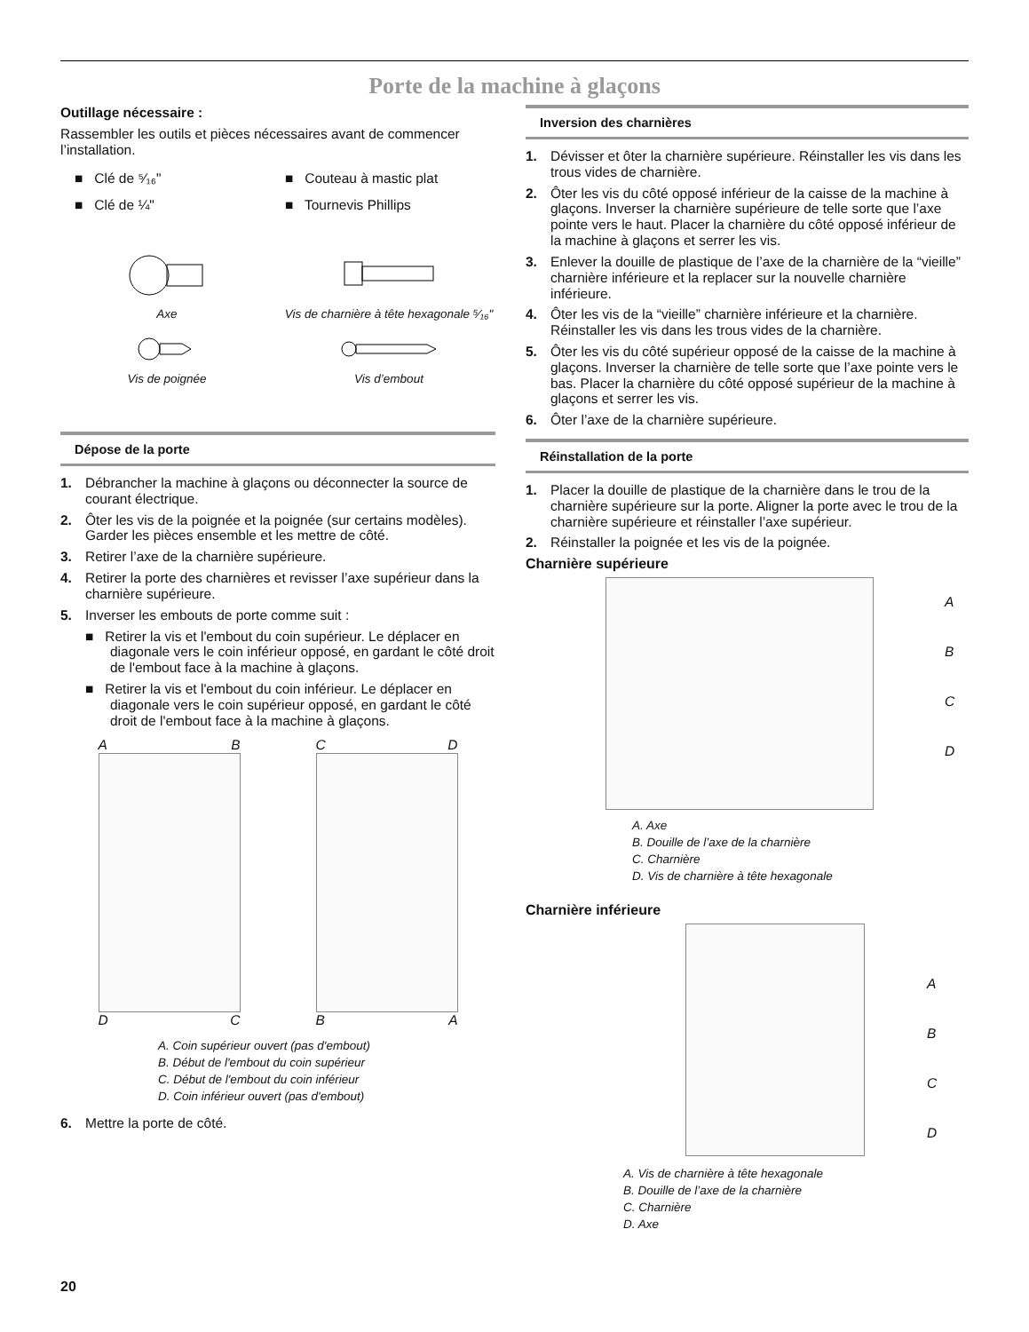Porte de la machine à glaçons
Outillage nécessaire :
Rassembler les outils et pièces nécessaires avant de commencer l’installation.
■ Clé de ⁵⁄₁₆"
■ Couteau à mastic plat
■ Clé de ¼"
■ Tournevis Phillips
Axe
Vis de charnière à tête hexagonale ⁵⁄₁₆"
Vis de poignée
Vis d’embout
Dépose de la porte
1. Débrancher la machine à glaçons ou déconnecter la source de courant électrique.
2. Ôter les vis de la poignée et la poignée (sur certains modèles). Garder les pièces ensemble et les mettre de côté.
3. Retirer l’axe de la charnière supérieure.
4. Retirer la porte des charnières et revisser l’axe supérieur dans la charnière supérieure.
5. Inverser les embouts de porte comme suit :
■ Retirer la vis et l'embout du coin supérieur. Le déplacer en diagonale vers le coin inférieur opposé, en gardant le côté droit de l'embout face à la machine à glaçons.
■ Retirer la vis et l'embout du coin inférieur. Le déplacer en diagonale vers le coin supérieur opposé, en gardant le côté droit de l'embout face à la machine à glaçons.
A B
D C
C D
B A
A. Coin supérieur ouvert (pas d'embout)
B. Début de l'embout du coin supérieur
C. Début de l'embout du coin inférieur
D. Coin inférieur ouvert (pas d'embout)
6. Mettre la porte de côté.
Inversion des charnières
1. Dévisser et ôter la charnière supérieure. Réinstaller les vis dans les trous vides de charnière.
2. Ôter les vis du côté opposé inférieur de la caisse de la machine à glaçons. Inverser la charnière supérieure de telle sorte que l’axe pointe vers le haut. Placer la charnière du côté opposé inférieur de la machine à glaçons et serrer les vis.
3. Enlever la douille de plastique de l’axe de la charnière de la “vieille” charnière inférieure et la replacer sur la nouvelle charnière inférieure.
4. Ôter les vis de la “vieille” charnière inférieure et la charnière. Réinstaller les vis dans les trous vides de la charnière.
5. Ôter les vis du côté supérieur opposé de la caisse de la machine à glaçons. Inverser la charnière de telle sorte que l’axe pointe vers le bas. Placer la charnière du côté opposé supérieur de la machine à glaçons et serrer les vis.
6. Ôter l’axe de la charnière supérieure.
Réinstallation de la porte
1. Placer la douille de plastique de la charnière dans le trou de la charnière supérieure sur la porte. Aligner la porte avec le trou de la charnière supérieure et réinstaller l’axe supérieur.
2. Réinstaller la poignée et les vis de la poignée.
Charnière supérieure
A
B
C
D
A. Axe
B. Douille de l’axe de la charnière
C. Charnière
D. Vis de charnière à tête hexagonale
Charnière inférieure
A
B
C
D
A. Vis de charnière à tête hexagonale
B. Douille de l’axe de la charnière
C. Charnière
D. Axe
20